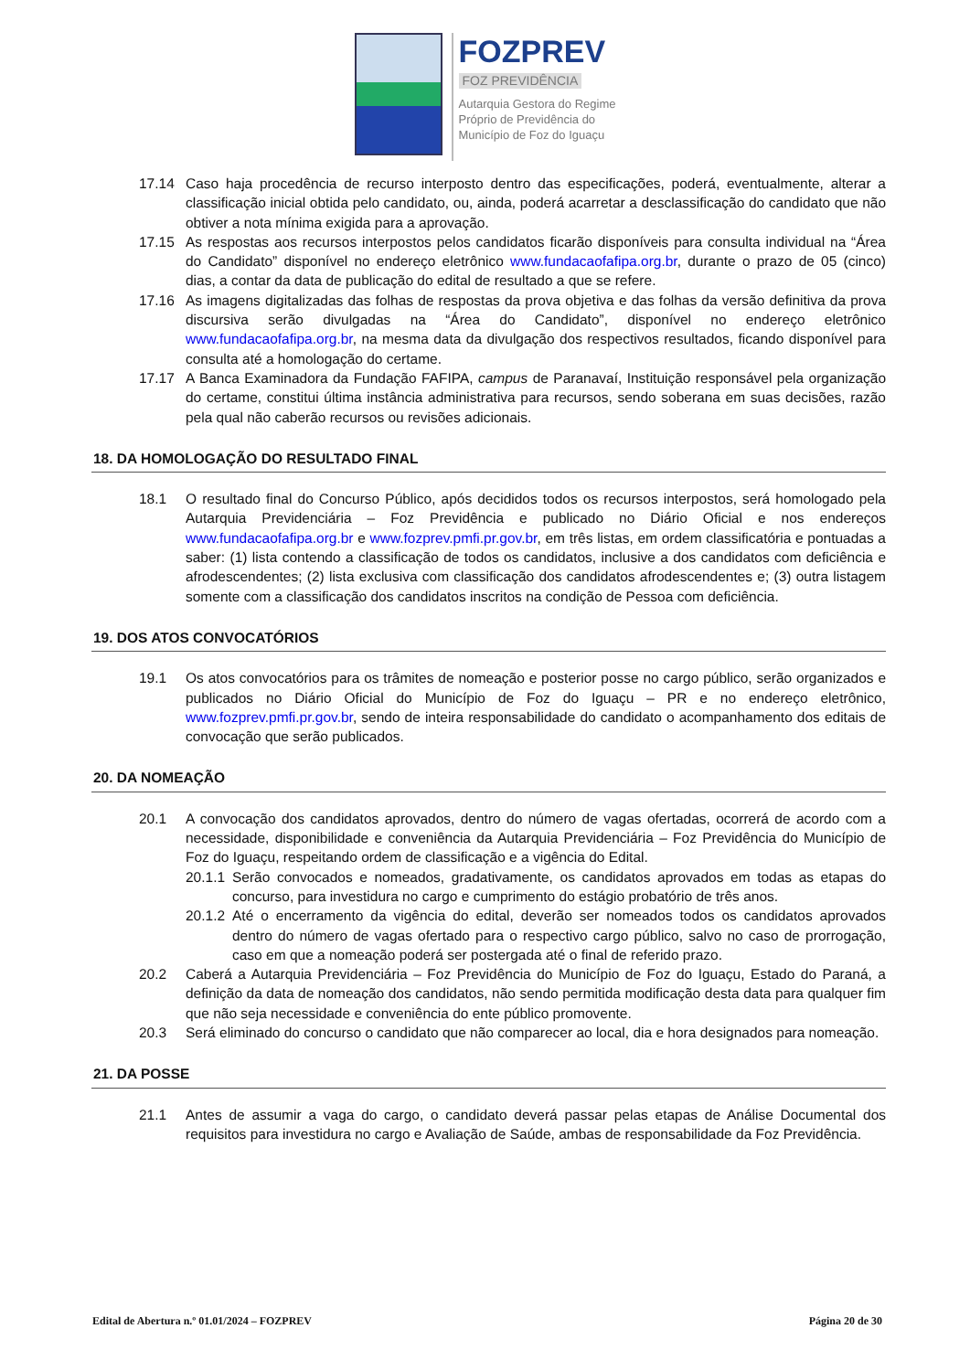FOZPREV
FOZ PREVIDÊNCIA
Autarquia Gestora do Regime
Próprio de Previdência do
Município de Foz do Iguaçu
17.14 Caso haja procedência de recurso interposto dentro das especificações, poderá, eventualmente, alterar a classificação inicial obtida pelo candidato, ou, ainda, poderá acarretar a desclassificação do candidato que não obtiver a nota mínima exigida para a aprovação.
17.15 As respostas aos recursos interpostos pelos candidatos ficarão disponíveis para consulta individual na “Área do Candidato” disponível no endereço eletrônico www.fundacaofafipa.org.br, durante o prazo de 05 (cinco) dias, a contar da data de publicação do edital de resultado a que se refere.
17.16 As imagens digitalizadas das folhas de respostas da prova objetiva e das folhas da versão definitiva da prova discursiva serão divulgadas na “Área do Candidato”, disponível no endereço eletrônico www.fundacaofafipa.org.br, na mesma data da divulgação dos respectivos resultados, ficando disponível para consulta até a homologação do certame.
17.17 A Banca Examinadora da Fundação FAFIPA, campus de Paranavaí, Instituição responsável pela organização do certame, constitui última instância administrativa para recursos, sendo soberana em suas decisões, razão pela qual não caberão recursos ou revisões adicionais.
18. DA HOMOLOGAÇÃO DO RESULTADO FINAL
18.1 O resultado final do Concurso Público, após decididos todos os recursos interpostos, será homologado pela Autarquia Previdenciária – Foz Previdência e publicado no Diário Oficial e nos endereços www.fundacaofafipa.org.br e www.fozprev.pmfi.pr.gov.br, em três listas, em ordem classificatória e pontuadas a saber: (1) lista contendo a classificação de todos os candidatos, inclusive a dos candidatos com deficiência e afrodescendentes; (2) lista exclusiva com classificação dos candidatos afrodescendentes e; (3) outra listagem somente com a classificação dos candidatos inscritos na condição de Pessoa com deficiência.
19. DOS ATOS CONVOCATÓRIOS
19.1 Os atos convocatórios para os trâmites de nomeação e posterior posse no cargo público, serão organizados e publicados no Diário Oficial do Município de Foz do Iguaçu – PR e no endereço eletrônico, www.fozprev.pmfi.pr.gov.br, sendo de inteira responsabilidade do candidato o acompanhamento dos editais de convocação que serão publicados.
20. DA NOMEAÇÃO
20.1 A convocação dos candidatos aprovados, dentro do número de vagas ofertadas, ocorrerá de acordo com a necessidade, disponibilidade e conveniência da Autarquia Previdenciária – Foz Previdência do Município de Foz do Iguaçu, respeitando ordem de classificação e a vigência do Edital.
20.1.1
Serão convocados e nomeados, gradativamente, os candidatos aprovados em todas as etapas do concurso, para investidura no cargo e cumprimento do estágio probatório de três anos.
20.1.2
Até o encerramento da vigência do edital, deverão ser nomeados todos os candidatos aprovados dentro do número de vagas ofertado para o respectivo cargo público, salvo no caso de prorrogação, caso em que a nomeação poderá ser postergada até o final de referido prazo.
20.2 Caberá a Autarquia Previdenciária – Foz Previdência do Município de Foz do Iguaçu, Estado do Paraná, a definição da data de nomeação dos candidatos, não sendo permitida modificação desta data para qualquer fim que não seja necessidade e conveniência do ente público promovente.
20.3 Será eliminado do concurso o candidato que não comparecer ao local, dia e hora designados para nomeação.
21. DA POSSE
21.1 Antes de assumir a vaga do cargo, o candidato deverá passar pelas etapas de Análise Documental dos requisitos para investidura no cargo e Avaliação de Saúde, ambas de responsabilidade da Foz Previdência.
Edital de Abertura n.º 01.01/2024 – FOZPREV Página 20 de 30